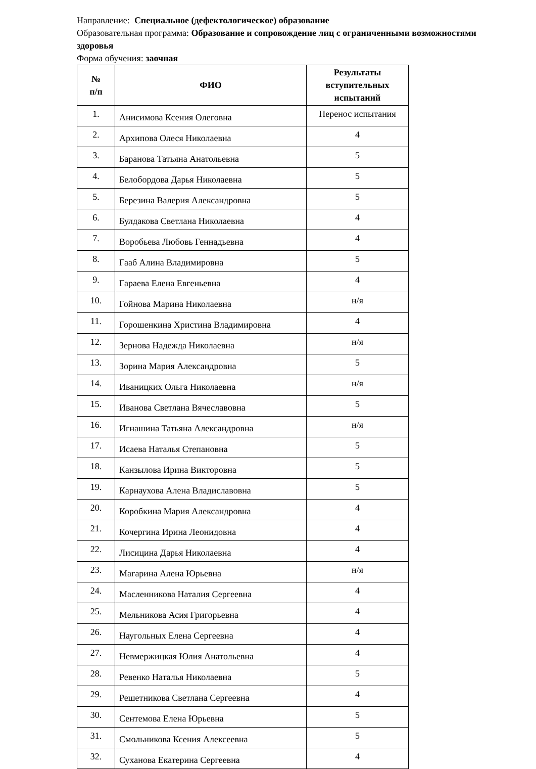Направление: Специальное (дефектологическое) образование
Образовательная программа: Образование и сопровождение лиц с ограниченными возможностями здоровья
Форма обучения: заочная
| № п/п | ФИО | Результаты вступительных испытаний |
| --- | --- | --- |
| 1. | Анисимова Ксения Олеговна | Перенос испытания |
| 2. | Архипова Олеся Николаевна | 4 |
| 3. | Баранова Татьяна Анатольевна | 5 |
| 4. | Белобордова Дарья Николаевна | 5 |
| 5. | Березина Валерия Александровна | 5 |
| 6. | Булдакова Светлана Николаевна | 4 |
| 7. | Воробьева Любовь Геннадьевна | 4 |
| 8. | Гааб Алина Владимировна | 5 |
| 9. | Гараева Елена Евгеньевна | 4 |
| 10. | Гойнова Марина Николаевна | н/я |
| 11. | Горошенкина Христина Владимировна | 4 |
| 12. | Зернова Надежда Николаевна | н/я |
| 13. | Зорина Мария Александровна | 5 |
| 14. | Иваницких Ольга Николаевна | н/я |
| 15. | Иванова Светлана Вячеславовна | 5 |
| 16. | Игнашина Татьяна Александровна | н/я |
| 17. | Исаева Наталья Степановна | 5 |
| 18. | Канзылова Ирина Викторовна | 5 |
| 19. | Карнаухова Алена Владиславовна | 5 |
| 20. | Коробкина Мария Александровна | 4 |
| 21. | Кочергина Ирина Леонидовна | 4 |
| 22. | Лисицина Дарья Николаевна | 4 |
| 23. | Магарина Алена Юрьевна | н/я |
| 24. | Масленникова Наталия Сергеевна | 4 |
| 25. | Мельникова Асия Григорьевна | 4 |
| 26. | Наугольных Елена Сергеевна | 4 |
| 27. | Невмержицкая Юлия Анатольевна | 4 |
| 28. | Ревенко Наталья Николаевна | 5 |
| 29. | Решетникова Светлана Сергеевна | 4 |
| 30. | Сентемова Елена Юрьевна | 5 |
| 31. | Смольникова Ксения Алексеевна | 5 |
| 32. | Суханова Екатерина Сергеевна | 4 |